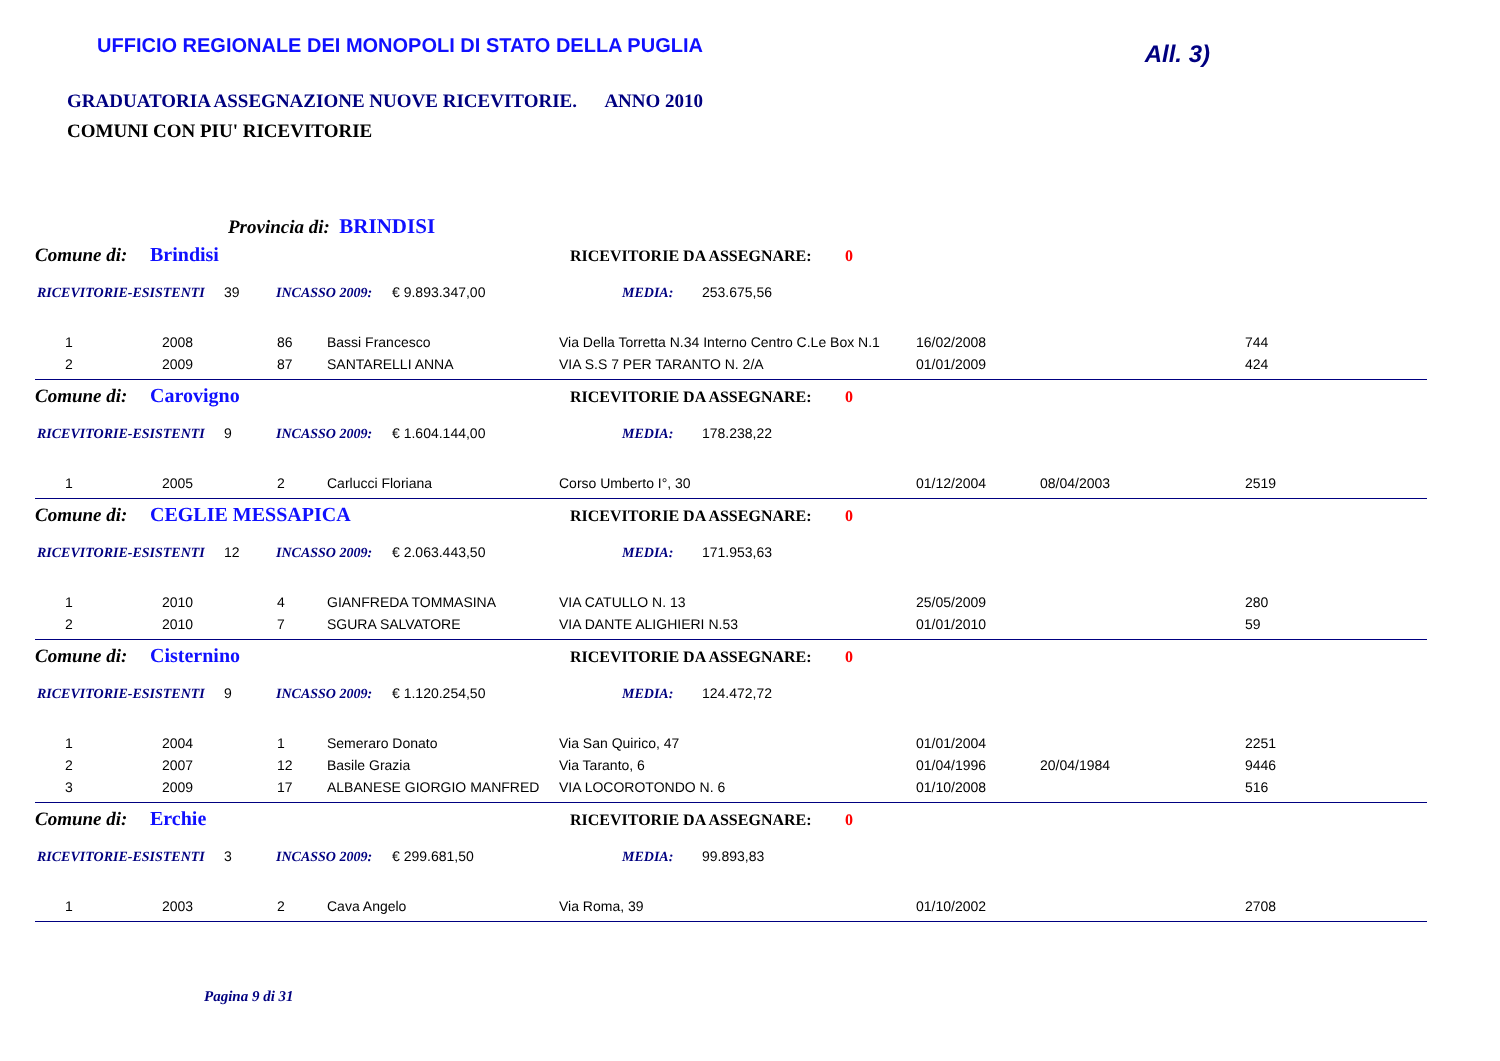UFFICIO REGIONALE DEI MONOPOLI DI STATO DELLA PUGLIA
All. 3)
GRADUATORIA ASSEGNAZIONE NUOVE RICEVITORIE. ANNO 2010
COMUNI CON PIU' RICEVITORIE
Provincia di: BRINDISI
Comune di: Brindisi RICEVITORIE DA ASSEGNARE: 0
RICEVITORIE-ESISTENTI 39 INCASSO 2009: € 9.893.347,00 MEDIA: 253.675,56
| 1 | 2008 | 86 | Bassi Francesco | Via Della Torretta N.34 Interno Centro C.Le Box N.1 | 16/02/2008 | | 744 |
| 2 | 2009 | 87 | SANTARELLI ANNA | VIA S.S 7 PER TARANTO N. 2/A | 01/01/2009 | | 424 |
Comune di: Carovigno RICEVITORIE DA ASSEGNARE: 0
RICEVITORIE-ESISTENTI 9 INCASSO 2009: € 1.604.144,00 MEDIA: 178.238,22
| 1 | 2005 | 2 | Carlucci Floriana | Corso Umberto I°, 30 | 01/12/2004 | 08/04/2003 | 2519 |
Comune di: CEGLIE MESSAPICA RICEVITORIE DA ASSEGNARE: 0
RICEVITORIE-ESISTENTI 12 INCASSO 2009: € 2.063.443,50 MEDIA: 171.953,63
| 1 | 2010 | 4 | GIANFREDA TOMMASINA | VIA CATULLO N. 13 | 25/05/2009 | | 280 |
| 2 | 2010 | 7 | SGURA SALVATORE | VIA DANTE ALIGHIERI N.53 | 01/01/2010 | | 59 |
Comune di: Cisternino RICEVITORIE DA ASSEGNARE: 0
RICEVITORIE-ESISTENTI 9 INCASSO 2009: € 1.120.254,50 MEDIA: 124.472,72
| 1 | 2004 | 1 | Semeraro Donato | Via San Quirico, 47 | 01/01/2004 | | 2251 |
| 2 | 2007 | 12 | Basile Grazia | Via Taranto, 6 | 01/04/1996 | 20/04/1984 | 9446 |
| 3 | 2009 | 17 | ALBANESE GIORGIO MANFRED | VIA LOCOROTONDO N. 6 | 01/10/2008 | | 516 |
Comune di: Erchie RICEVITORIE DA ASSEGNARE: 0
RICEVITORIE-ESISTENTI 3 INCASSO 2009: € 299.681,50 MEDIA: 99.893,83
| 1 | 2003 | 2 | Cava Angelo | Via Roma, 39 | 01/10/2002 | | 2708 |
Pagina 9 di 31